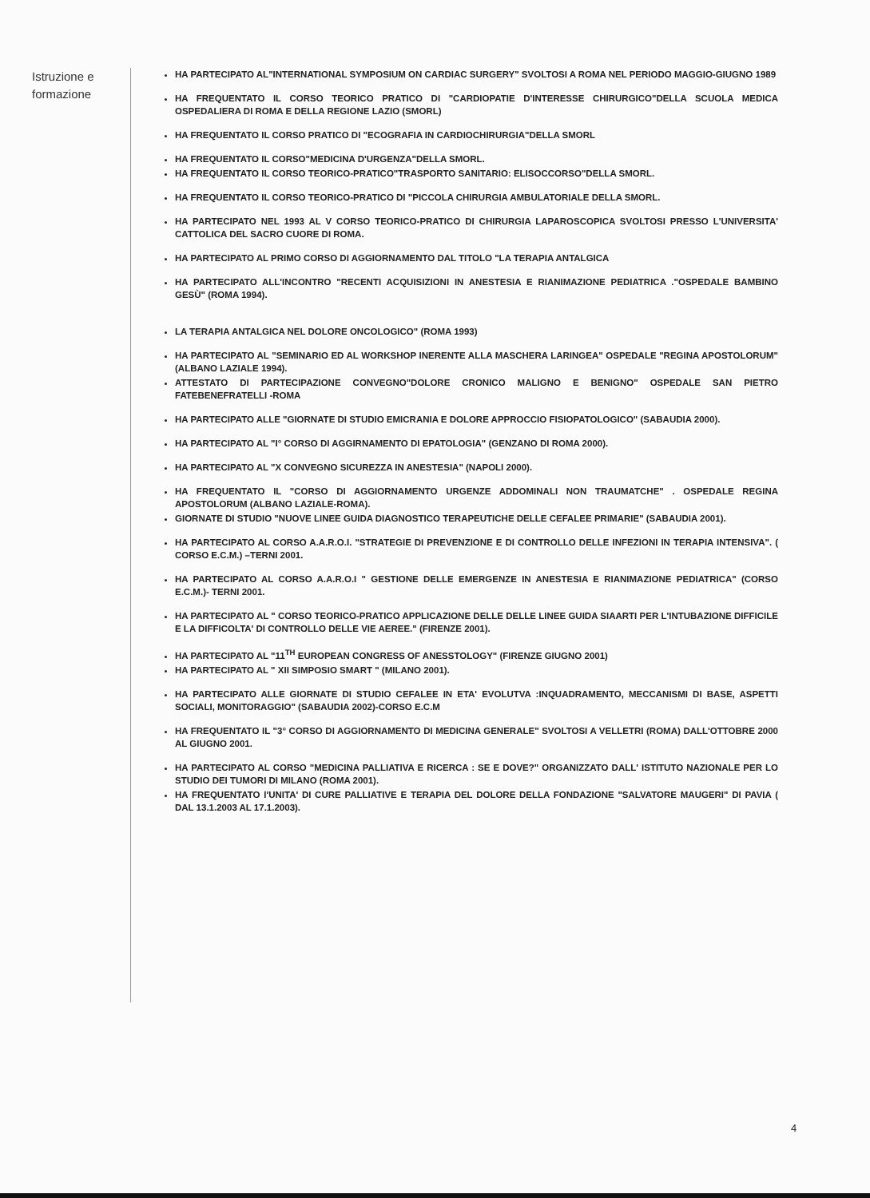Istruzione e formazione
HA PARTECIPATO AL"INTERNATIONAL SYMPOSIUM ON CARDIAC SURGERY" SVOLTOSI A ROMA NEL PERIODO MAGGIO-GIUGNO 1989
HA FREQUENTATO IL CORSO TEORICO PRATICO DI "CARDIOPATIE D'INTERESSE CHIRURGICO"DELLA SCUOLA MEDICA OSPEDALIERA DI ROMA E DELLA REGIONE LAZIO (SMORL)
HA FREQUENTATO IL CORSO PRATICO DI "ECOGRAFIA IN CARDIOCHIRURGIA"DELLA SMORL
HA FREQUENTATO IL CORSO"MEDICINA D'URGENZA"DELLA SMORL.
HA FREQUENTATO IL CORSO TEORICO-PRATICO"TRASPORTO SANITARIO: ELISOCCORSO"DELLA SMORL.
HA FREQUENTATO IL CORSO TEORICO-PRATICO DI "PICCOLA CHIRURGIA AMBULATORIALE DELLA SMORL.
HA PARTECIPATO NEL 1993 AL V CORSO TEORICO-PRATICO DI CHIRURGIA LAPAROSCOPICA SVOLTOSI PRESSO L'UNIVERSITA' CATTOLICA DEL SACRO CUORE DI ROMA.
HA PARTECIPATO AL PRIMO CORSO DI AGGIORNAMENTO DAL TITOLO "LA TERAPIA ANTALGICA
HA PARTECIPATO ALL'INCONTRO "RECENTI ACQUISIZIONI IN ANESTESIA E RIANIMAZIONE PEDIATRICA ."OSPEDALE BAMBINO GESÙ" (ROMA 1994).
LA TERAPIA ANTALGICA NEL DOLORE ONCOLOGICO" (ROMA 1993)
HA PARTECIPATO AL "SEMINARIO ED AL WORKSHOP INERENTE ALLA MASCHERA LARINGEA" OSPEDALE "REGINA APOSTOLORUM" (ALBANO LAZIALE 1994).
ATTESTATO DI PARTECIPAZIONE CONVEGNO"DOLORE CRONICO MALIGNO E BENIGNO" OSPEDALE SAN PIETRO FATEBENEFRATELLI -ROMA
HA PARTECIPATO ALLE "GIORNATE DI STUDIO EMICRANIA E DOLORE APPROCCIO FISIOPATOLOGICO" (SABAUDIA 2000).
HA PARTECIPATO AL "I° CORSO DI AGGIRNAMENTO DI EPATOLOGIA" (GENZANO DI ROMA 2000).
HA PARTECIPATO AL "X CONVEGNO SICUREZZA IN ANESTESIA" (NAPOLI 2000).
HA FREQUENTATO IL "CORSO DI AGGIORNAMENTO URGENZE ADDOMINALI NON TRAUMATCHE" . OSPEDALE REGINA APOSTOLORUM (ALBANO LAZIALE-ROMA).
GIORNATE DI STUDIO "NUOVE LINEE GUIDA DIAGNOSTICO TERAPEUTICHE DELLE CEFALEE PRIMARIE" (SABAUDIA 2001).
HA PARTECIPATO AL CORSO A.A.R.O.I. "STRATEGIE DI PREVENZIONE E DI CONTROLLO DELLE INFEZIONI IN TERAPIA INTENSIVA". ( CORSO E.C.M.) –TERNI 2001.
HA PARTECIPATO AL CORSO A.A.R.O.I " GESTIONE DELLE EMERGENZE IN ANESTESIA E RIANIMAZIONE PEDIATRICA" (CORSO E.C.M.)- TERNI 2001.
HA PARTECIPATO AL " CORSO TEORICO-PRATICO APPLICAZIONE DELLE DELLE LINEE GUIDA SIAARTI PER L'INTUBAZIONE DIFFICILE E LA DIFFICOLTA' DI CONTROLLO DELLE VIE AEREE." (FIRENZE 2001).
HA PARTECIPATO AL "11<sup>TH</sup> EUROPEAN CONGRESS OF ANESSTOLOGY" (FIRENZE GIUGNO 2001)
HA PARTECIPATO AL " XII SIMPOSIO SMART " (MILANO 2001).
HA PARTECIPATO ALLE GIORNATE DI STUDIO CEFALEE IN ETA' EVOLUTVA :INQUADRAMENTO, MECCANISMI DI BASE, ASPETTI SOCIALI, MONITORAGGIO" (SABAUDIA 2002)-CORSO E.C.M
HA FREQUENTATO IL "3° CORSO DI AGGIORNAMENTO DI MEDICINA GENERALE" SVOLTOSI A VELLETRI (ROMA) DALL'OTTOBRE 2000 AL GIUGNO 2001.
HA PARTECIPATO AL CORSO "MEDICINA PALLIATIVA E RICERCA : SE E DOVE?" ORGANIZZATO DALL' ISTITUTO NAZIONALE PER LO STUDIO DEI TUMORI DI MILANO (ROMA 2001).
HA FREQUENTATO l'UNITA' DI CURE PALLIATIVE E TERAPIA DEL DOLORE DELLA FONDAZIONE "SALVATORE MAUGERI" DI PAVIA ( DAL 13.1.2003 AL 17.1.2003).
4